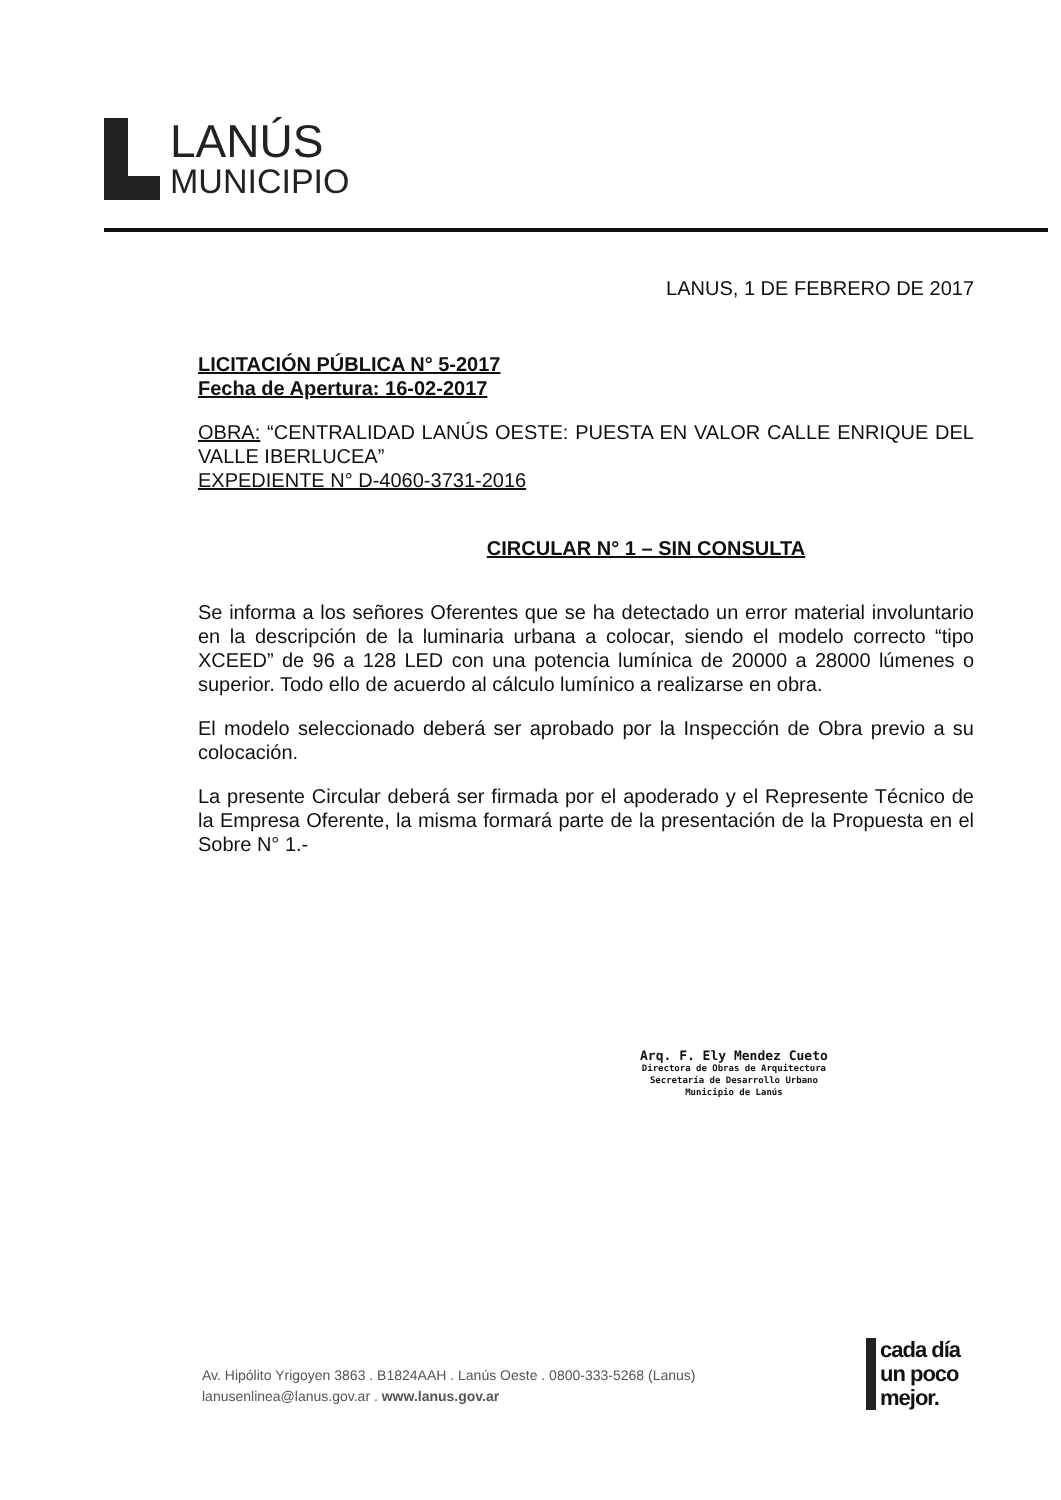LANÚS
MUNICIPIO
LANUS, 1 DE FEBRERO DE 2017
LICITACIÓN PÚBLICA N° 5-2017
Fecha de Apertura: 16-02-2017
OBRA: “CENTRALIDAD LANÚS OESTE: PUESTA EN VALOR CALLE ENRIQUE DEL VALLE IBERLUCEA”
EXPEDIENTE N° D-4060-3731-2016
CIRCULAR N° 1 – SIN CONSULTA
Se informa a los señores Oferentes que se ha detectado un error material involuntario en la descripción de la luminaria urbana a colocar, siendo el modelo correcto “tipo XCEED” de 96 a 128 LED con una potencia lumínica de 20000 a 28000 lúmenes o superior. Todo ello de acuerdo al cálculo lumínico a realizarse en obra.
El modelo seleccionado deberá ser aprobado por la Inspección de Obra previo a su colocación.
La presente Circular deberá ser firmada por el apoderado y el Represente Técnico de la Empresa Oferente, la misma formará parte de la presentación de la Propuesta en el Sobre N° 1.-
Arq. F. Ely Mendez Cueto
Directora de Obras de Arquitectura
Secretaría de Desarrollo Urbano
Municipio de Lanús
Av. Hipólito Yrigoyen 3863 . B1824AAH . Lanús Oeste . 0800-333-5268 (Lanus)
lanusenlinea@lanus.gov.ar . www.lanus.gov.ar
cada día
un poco
mejor.